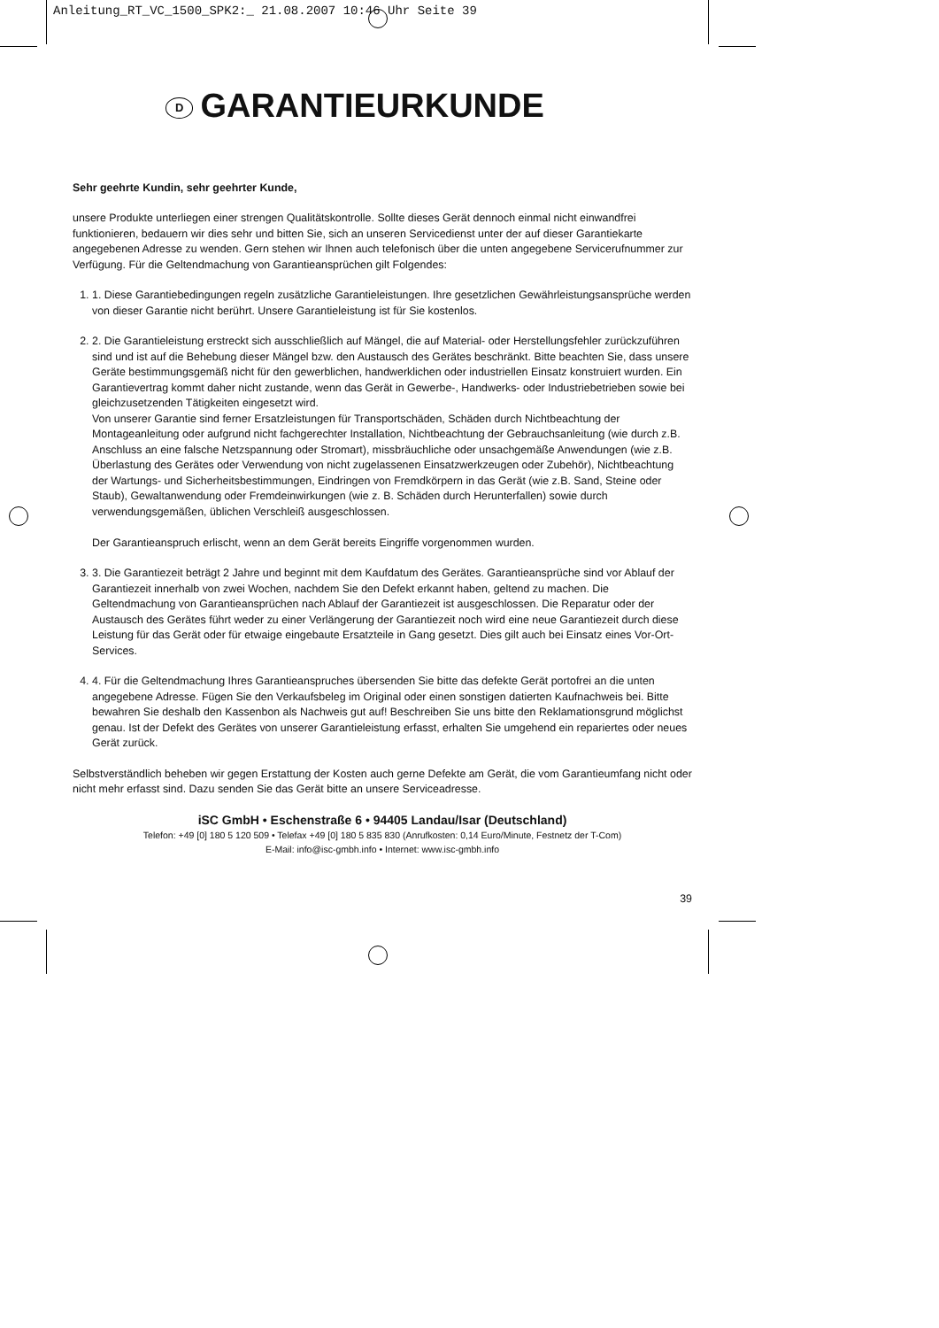Anleitung_RT_VC_1500_SPK2:_ 21.08.2007 10:46 Uhr Seite 39
D GARANTIEURKUNDE
Sehr geehrte Kundin, sehr geehrter Kunde,
unsere Produkte unterliegen einer strengen Qualitätskontrolle. Sollte dieses Gerät dennoch einmal nicht einwandfrei funktionieren, bedauern wir dies sehr und bitten Sie, sich an unseren Servicedienst unter der auf dieser Garantiekarte angegebenen Adresse zu wenden. Gern stehen wir Ihnen auch telefonisch über die unten angegebene Servicerufnummer zur Verfügung. Für die Geltendmachung von Garantieansprüchen gilt Folgendes:
1. 1. Diese Garantiebedingungen regeln zusätzliche Garantieleistungen. Ihre gesetzlichen Gewährleistungsansprüche werden von dieser Garantie nicht berührt. Unsere Garantieleistung ist für Sie kostenlos.
2. 2. Die Garantieleistung erstreckt sich ausschließlich auf Mängel, die auf Material- oder Herstellungsfehler zurückzuführen sind und ist auf die Behebung dieser Mängel bzw. den Austausch des Gerätes beschränkt. Bitte beachten Sie, dass unsere Geräte bestimmungsgemäß nicht für den gewerblichen, handwerklichen oder industriellen Einsatz konstruiert wurden. Ein Garantievertrag kommt daher nicht zustande, wenn das Gerät in Gewerbe-, Handwerks- oder Industriebetrieben sowie bei gleichzusetzenden Tätigkeiten eingesetzt wird.
Von unserer Garantie sind ferner Ersatzleistungen für Transportschäden, Schäden durch Nichtbeachtung der Montageanleitung oder aufgrund nicht fachgerechter Installation, Nichtbeachtung der Gebrauchsanleitung (wie durch z.B. Anschluss an eine falsche Netzspannung oder Stromart), missbräuchliche oder unsachgemäße Anwendungen (wie z.B. Überlastung des Gerätes oder Verwendung von nicht zugelassenen Einsatzwerkzeugen oder Zubehör), Nichtbeachtung der Wartungs- und Sicherheitsbestimmungen, Eindringen von Fremdkörpern in das Gerät (wie z.B. Sand, Steine oder Staub), Gewaltanwendung oder Fremdeinwirkungen (wie z. B. Schäden durch Herunterfallen) sowie durch verwendungsgemäßen, üblichen Verschleiß ausgeschlossen.
Der Garantieanspruch erlischt, wenn an dem Gerät bereits Eingriffe vorgenommen wurden.
3. 3. Die Garantiezeit beträgt 2 Jahre und beginnt mit dem Kaufdatum des Gerätes. Garantieansprüche sind vor Ablauf der Garantiezeit innerhalb von zwei Wochen, nachdem Sie den Defekt erkannt haben, geltend zu machen. Die Geltendmachung von Garantieansprüchen nach Ablauf der Garantiezeit ist ausgeschlossen. Die Reparatur oder der Austausch des Gerätes führt weder zu einer Verlängerung der Garantiezeit noch wird eine neue Garantiezeit durch diese Leistung für das Gerät oder für etwaige eingebaute Ersatzteile in Gang gesetzt. Dies gilt auch bei Einsatz eines Vor-Ort-Services.
4. 4. Für die Geltendmachung Ihres Garantieanspruches übersenden Sie bitte das defekte Gerät portofrei an die unten angegebene Adresse. Fügen Sie den Verkaufsbeleg im Original oder einen sonstigen datierten Kaufnachweis bei. Bitte bewahren Sie deshalb den Kassenbon als Nachweis gut auf! Beschreiben Sie uns bitte den Reklamationsgrund möglichst genau. Ist der Defekt des Gerätes von unserer Garantieleistung erfasst, erhalten Sie umgehend ein repariertes oder neues Gerät zurück.
Selbstverständlich beheben wir gegen Erstattung der Kosten auch gerne Defekte am Gerät, die vom Garantieumfang nicht oder nicht mehr erfasst sind. Dazu senden Sie das Gerät bitte an unsere Serviceadresse.
iSC GmbH • Eschenstraße 6 • 94405 Landau/Isar (Deutschland)
Telefon: +49 [0] 180 5 120 509 • Telefax +49 [0] 180 5 835 830 (Anrufkosten: 0,14 Euro/Minute, Festnetz der T-Com)
E-Mail: info@isc-gmbh.info • Internet: www.isc-gmbh.info
39